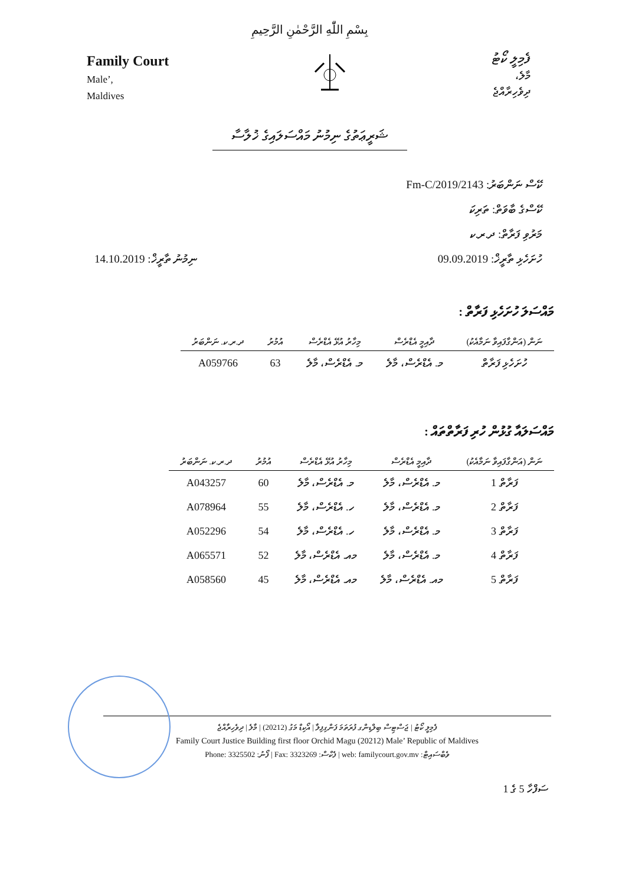بِسْمِ اللّٰهِ الرَّحْمٰنِ الرَّحِيمِ
Family Court
Male’,
Maldives
ފެމިލީ ކޯޓު
މާލެ،
ދިވެހިރާއްޖެ
ޝަރީޢަތުގެ ނިމުނު މައްސަލައިގެ ޚުލާސާ
ކޭސް ނަންބަރު: 2143/Fm-C/2019
ކޭސްގެ ބާވަތް: ތަރިކަ
މަރުވި ފަރާތް: ދ.ރ.ކ
ހުށަހެޅި ތާރީޚް: 09.09.2019 ނިމުނު ތާރީޚް: 14.10.2019
މައްސަލަ ހުށަހެޅި ފަރާތް :
| ނަން (އަންގާފައިވާ ނަމާއެކު) | ދާއިމީ އެޑްރެސް | މިހާރު އުޅޭ އެޑްރެސް | އުމުރު | ދ.ރ.ކ. ނަންބަރު |
| --- | --- | --- | --- | --- |
| ހުށަހެޅި ފަރާތް | މ. އެޑްރެސް، މާލެ | މ. އެޑްރެސް، މާލެ | 63 | A059766 |
މައްސަލައާ ގުޅުން ހުރި ފަރާތްތައް :
| ނަން (އަންގާފައިވާ ނަމާއެކު) | ދާއިމީ އެޑްރެސް | މިހާރު އުޅޭ އެޑްރެސް | އުމުރު | ދ.ރ.ކ. ނަންބަރު |
| --- | --- | --- | --- | --- |
| ފަރާތް 1 | މ. އެޑްރެސް، މާލެ | މ. އެޑްރެސް، މާލެ | 60 | A043257 |
| ފަރާތް 2 | މ. އެޑްރެސް، މާލެ | ހ. އެޑްރެސް، މާލެ | 55 | A078964 |
| ފަރާތް 3 | މ. އެޑްރެސް، މާލެ | ހ. އެޑްރެސް، މާލެ | 54 | A052296 |
| ފަރާތް 4 | މ. އެޑްރެސް، މާލެ | މއ. އެޑްރެސް، މާލެ | 52 | A065571 |
| ފަރާތް 5 | މއ. އެޑްރެސް، މާލެ | މއ. އެޑްރެސް، މާލެ | 45 | A058560 |
ފެމިލީ ކޯޓު | ޖަސްޓިސް ބިލްޑިންގ ފުރަތަމަ ފަންގިފިލާ | އޯކިޑް މަގު (20212) | މާލެ | ދިވެހިރާއްޖެ
Family Court Justice Building first floor Orchid Magu (20212) Male’ Republic of Maldives
Phone: 3325502 :ފޯނު | Fax: 3323269 :ފެކްސް | web: familycourt.gov.mv :ވެބްސައިޓް
ސަފްހާ 5 ގެ 1